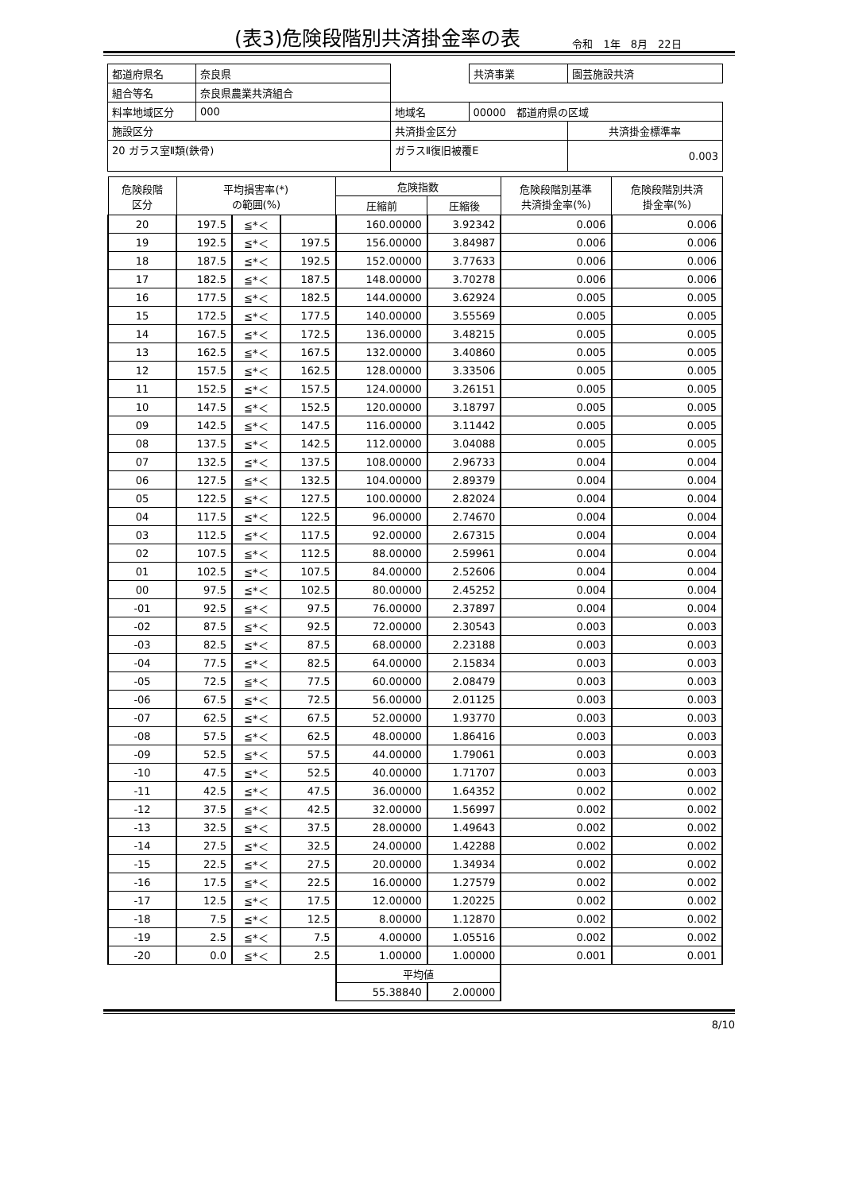(表3)危険段階別共済掛金率の表
令和　1年　8月　22日
| 都道府県名 | 奈良県 | | | 共済事業 | 園芸施設共済 |
| 組合等名 | 奈良県農業共済組合 | | | | |
| 料率地域区分 | 000 | | 地域名 | 00000 都道府県の区域 | |
| 施設区分 | | 共済掛金区分 | | | 共済掛金標準率 |
| 20 ガラス室Ⅱ類(鉄骨) | | ガラスⅡ復旧被覆E | | | 0.003 |
| 危険段階 区分 | 平均損害率(*) の範囲(%) | | | 危険指数 | | 危険段階別基準 共済掛金率(%) | 危険段階別共済 掛金率(%) |
| --- | --- | --- | --- | --- | --- | --- | --- |
| | | | | 圧縮前 | 圧縮後 | | |
| 20 | 197.5 | ≦*＜ | | 160.00000 | 3.92342 | 0.006 | 0.006 |
| 19 | 192.5 | ≦*＜ | 197.5 | 156.00000 | 3.84987 | 0.006 | 0.006 |
| 18 | 187.5 | ≦*＜ | 192.5 | 152.00000 | 3.77633 | 0.006 | 0.006 |
| 17 | 182.5 | ≦*＜ | 187.5 | 148.00000 | 3.70278 | 0.006 | 0.006 |
| 16 | 177.5 | ≦*＜ | 182.5 | 144.00000 | 3.62924 | 0.005 | 0.005 |
| 15 | 172.5 | ≦*＜ | 177.5 | 140.00000 | 3.55569 | 0.005 | 0.005 |
| 14 | 167.5 | ≦*＜ | 172.5 | 136.00000 | 3.48215 | 0.005 | 0.005 |
| 13 | 162.5 | ≦*＜ | 167.5 | 132.00000 | 3.40860 | 0.005 | 0.005 |
| 12 | 157.5 | ≦*＜ | 162.5 | 128.00000 | 3.33506 | 0.005 | 0.005 |
| 11 | 152.5 | ≦*＜ | 157.5 | 124.00000 | 3.26151 | 0.005 | 0.005 |
| 10 | 147.5 | ≦*＜ | 152.5 | 120.00000 | 3.18797 | 0.005 | 0.005 |
| 09 | 142.5 | ≦*＜ | 147.5 | 116.00000 | 3.11442 | 0.005 | 0.005 |
| 08 | 137.5 | ≦*＜ | 142.5 | 112.00000 | 3.04088 | 0.005 | 0.005 |
| 07 | 132.5 | ≦*＜ | 137.5 | 108.00000 | 2.96733 | 0.004 | 0.004 |
| 06 | 127.5 | ≦*＜ | 132.5 | 104.00000 | 2.89379 | 0.004 | 0.004 |
| 05 | 122.5 | ≦*＜ | 127.5 | 100.00000 | 2.82024 | 0.004 | 0.004 |
| 04 | 117.5 | ≦*＜ | 122.5 | 96.00000 | 2.74670 | 0.004 | 0.004 |
| 03 | 112.5 | ≦*＜ | 117.5 | 92.00000 | 2.67315 | 0.004 | 0.004 |
| 02 | 107.5 | ≦*＜ | 112.5 | 88.00000 | 2.59961 | 0.004 | 0.004 |
| 01 | 102.5 | ≦*＜ | 107.5 | 84.00000 | 2.52606 | 0.004 | 0.004 |
| 00 | 97.5 | ≦*＜ | 102.5 | 80.00000 | 2.45252 | 0.004 | 0.004 |
| -01 | 92.5 | ≦*＜ | 97.5 | 76.00000 | 2.37897 | 0.004 | 0.004 |
| -02 | 87.5 | ≦*＜ | 92.5 | 72.00000 | 2.30543 | 0.003 | 0.003 |
| -03 | 82.5 | ≦*＜ | 87.5 | 68.00000 | 2.23188 | 0.003 | 0.003 |
| -04 | 77.5 | ≦*＜ | 82.5 | 64.00000 | 2.15834 | 0.003 | 0.003 |
| -05 | 72.5 | ≦*＜ | 77.5 | 60.00000 | 2.08479 | 0.003 | 0.003 |
| -06 | 67.5 | ≦*＜ | 72.5 | 56.00000 | 2.01125 | 0.003 | 0.003 |
| -07 | 62.5 | ≦*＜ | 67.5 | 52.00000 | 1.93770 | 0.003 | 0.003 |
| -08 | 57.5 | ≦*＜ | 62.5 | 48.00000 | 1.86416 | 0.003 | 0.003 |
| -09 | 52.5 | ≦*＜ | 57.5 | 44.00000 | 1.79061 | 0.003 | 0.003 |
| -10 | 47.5 | ≦*＜ | 52.5 | 40.00000 | 1.71707 | 0.003 | 0.003 |
| -11 | 42.5 | ≦*＜ | 47.5 | 36.00000 | 1.64352 | 0.002 | 0.002 |
| -12 | 37.5 | ≦*＜ | 42.5 | 32.00000 | 1.56997 | 0.002 | 0.002 |
| -13 | 32.5 | ≦*＜ | 37.5 | 28.00000 | 1.49643 | 0.002 | 0.002 |
| -14 | 27.5 | ≦*＜ | 32.5 | 24.00000 | 1.42288 | 0.002 | 0.002 |
| -15 | 22.5 | ≦*＜ | 27.5 | 20.00000 | 1.34934 | 0.002 | 0.002 |
| -16 | 17.5 | ≦*＜ | 22.5 | 16.00000 | 1.27579 | 0.002 | 0.002 |
| -17 | 12.5 | ≦*＜ | 17.5 | 12.00000 | 1.20225 | 0.002 | 0.002 |
| -18 | 7.5 | ≦*＜ | 12.5 | 8.00000 | 1.12870 | 0.002 | 0.002 |
| -19 | 2.5 | ≦*＜ | 7.5 | 4.00000 | 1.05516 | 0.002 | 0.002 |
| -20 | 0.0 | ≦*＜ | 2.5 | 1.00000 | 1.00000 | 0.001 | 0.001 |
| | | | | 平均値 | | | |
| | | | | 55.38840 | 2.00000 | | |
8/10